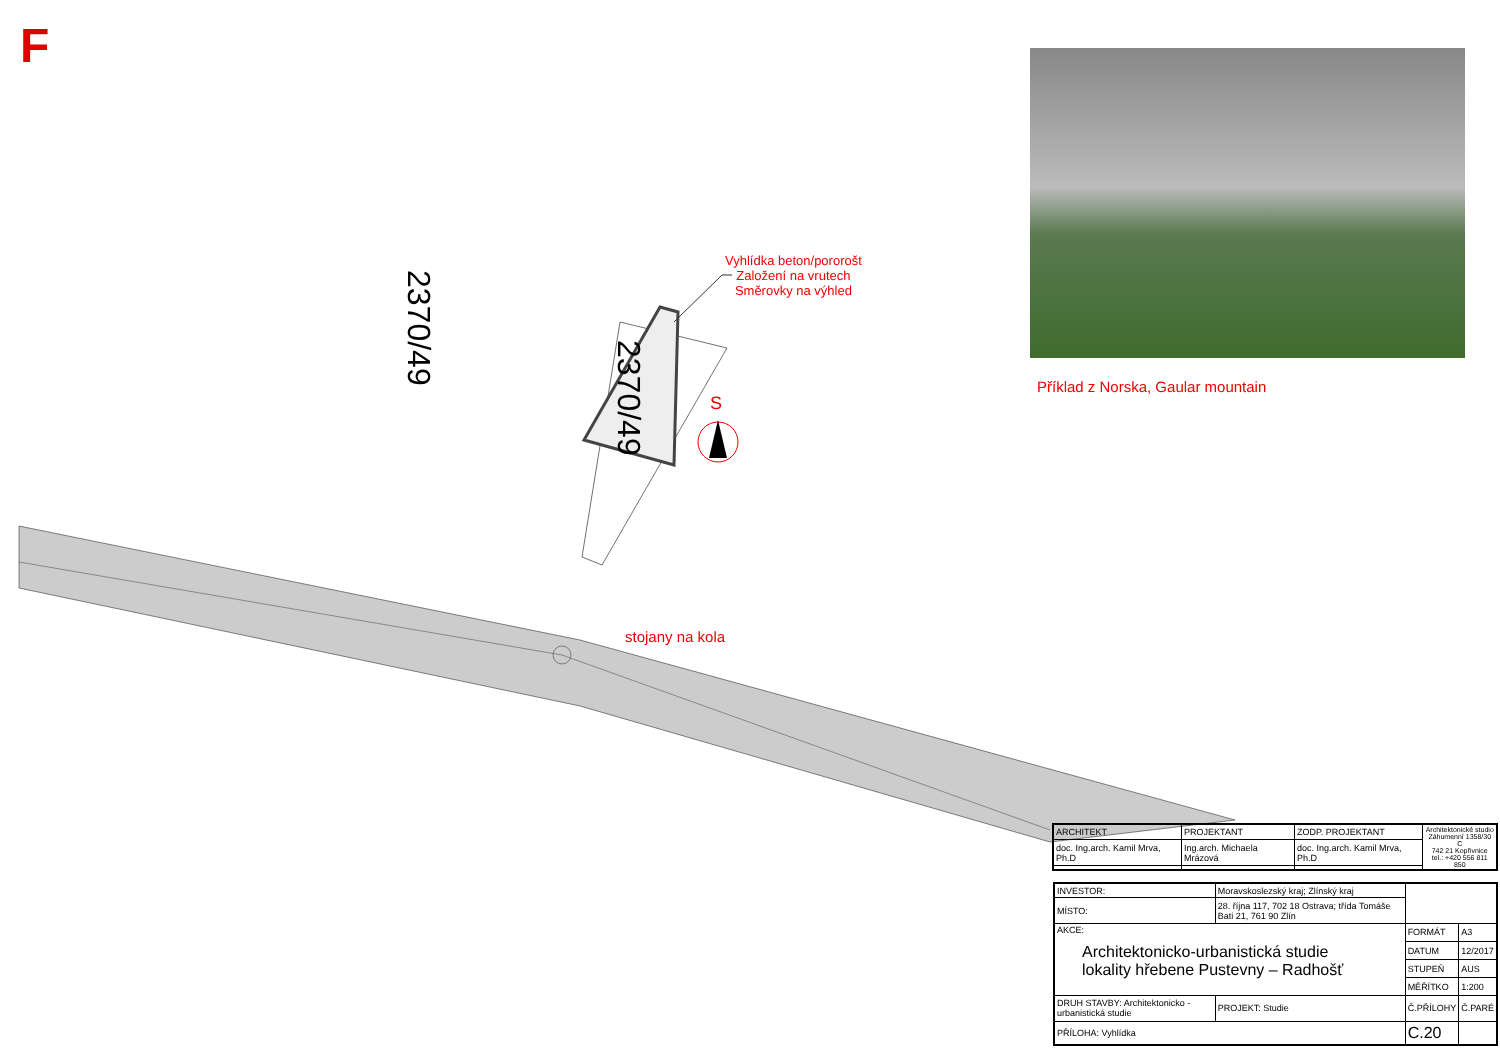F
2370/49
2370/49
Vyhlídka beton/pororošt
Založení na vrutech
Směrovky na výhled
S
stojany na kola
Příklad z Norska, Gaular mountain
| ARCHITEKT | PROJEKTANT | ZODP. PROJEKTANT | Architektonické studio Záhumenní 1358/30 C 742 21 Kopřivnice tel.: +420 556 811 850 |
| doc. Ing.arch. Kamil Mrva, Ph.D | Ing.arch. Michaela Mrázová | doc. Ing.arch. Kamil Mrva, Ph.D | |
| INVESTOR: | Moravskoslezský kraj; Zlínský kraj | | | |
| MÍSTO: | 28. října 117, 702 18 Ostrava; třída Tomáše Bati 21, 761 90 Zlín | | | |
| AKCE: Architektonicko-urbanistická studie lokality hřebene Pustevny – Radhošť | | | FORMÁT | A3 |
| | | | DATUM | 12/2017 |
| | | | STUPEŇ | AUS |
| | | | MĚŘÍTKO | 1:200 |
| DRUH STAVBY: Architektonicko - urbanistická studie | | PROJEKT: Studie | Č.PŘÍLOHY | Č.PARÉ |
| PŘÍLOHA: Vyhlídka | | | C.20 | |